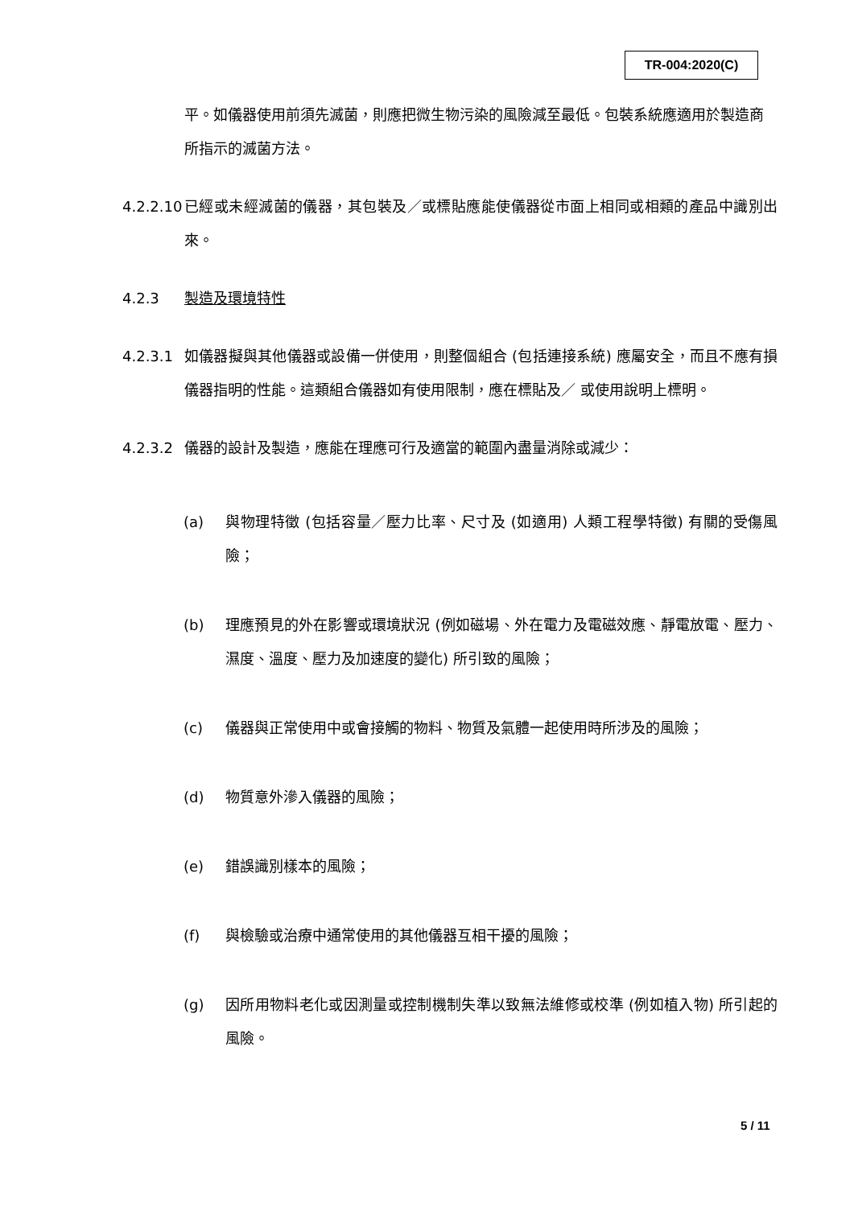TR-004:2020(C)
平。如儀器使用前須先滅菌，則應把微生物污染的風險減至最低。包裝系統應適用於製造商所指示的滅菌方法。
4.2.2.10
已經或未經滅菌的儀器，其包裝及／或標貼應能使儀器從市面上相同或相類的產品中識別出來。
4.2.3 製造及環境特性
4.2.3.1 如儀器擬與其他儀器或設備一併使用，則整個組合 (包括連接系統) 應屬安全，而且不應有損儀器指明的性能。這類組合儀器如有使用限制，應在標貼及／ 或使用說明上標明。
4.2.3.2 儀器的設計及製造，應能在理應可行及適當的範圍內盡量消除或減少：
(a) 與物理特徵 (包括容量／壓力比率、尺寸及 (如適用) 人類工程學特徵) 有關的受傷風險；
(b) 理應預見的外在影響或環境狀況 (例如磁場、外在電力及電磁效應、靜電放電、壓力、濕度、溫度、壓力及加速度的變化) 所引致的風險；
(c) 儀器與正常使用中或會接觸的物料、物質及氣體一起使用時所涉及的風險；
(d) 物質意外滲入儀器的風險；
(e) 錯誤識別樣本的風險；
(f) 與檢驗或治療中通常使用的其他儀器互相干擾的風險；
(g) 因所用物料老化或因測量或控制機制失準以致無法維修或校準 (例如植入物) 所引起的風險。
5 / 11